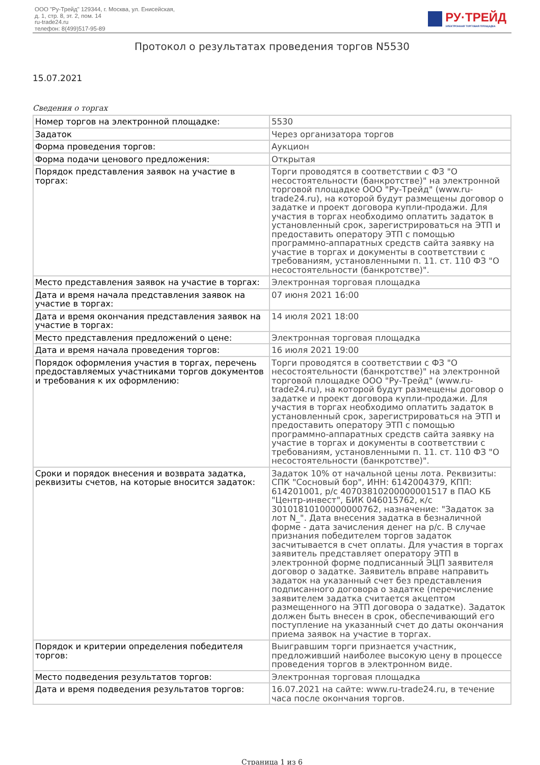ООО "Ру-Трейд" 129344, г. Москва, ул. Енисейская,
д. 1, стр. 8, эт. 2, пом. 14
ru-trade24.ru
телефон: 8(499)517-95-89
РУ·ТРЕЙД
ЭЛЕКТРОННАЯ ТОРГОВАЯ ПЛОЩАДКА
Протокол о результатах проведения торгов N5530
15.07.2021
Сведения о торгах
| Номер торгов на электронной площадке: | 5530 |
| Задаток | Через организатора торгов |
| Форма проведения торгов: | Аукцион |
| Форма подачи ценового предложения: | Открытая |
| Порядок представления заявок на участие в торгах: | Торги проводятся в соответствии с ФЗ "О несостоятельности (банкротстве)" на электронной торговой площадке ООО "Ру-Трейд" (www.ru-trade24.ru), на которой будут размещены договор о задатке и проект договора купли-продажи. Для участия в торгах необходимо оплатить задаток в установленный срок, зарегистрироваться на ЭТП и предоставить оператору ЭТП с помощью программно-аппаратных средств сайта заявку на участие в торгах и документы в соответствии с требованиям, установленными п. 11. ст. 110 ФЗ "О несостоятельности (банкротстве)". |
| Место представления заявок на участие в торгах: | Электронная торговая площадка |
| Дата и время начала представления заявок на участие в торгах: | 07 июня 2021 16:00 |
| Дата и время окончания представления заявок на участие в торгах: | 14 июля 2021 18:00 |
| Место представления предложений о цене: | Электронная торговая площадка |
| Дата и время начала проведения торгов: | 16 июля 2021 19:00 |
| Порядок оформления участия в торгах, перечень предоставляемых участниками торгов документов и требования к их оформлению: | Торги проводятся в соответствии с ФЗ "О несостоятельности (банкротстве)" на электронной торговой площадке ООО "Ру-Трейд" (www.ru-trade24.ru), на которой будут размещены договор о задатке и проект договора купли-продажи. Для участия в торгах необходимо оплатить задаток в установленный срок, зарегистрироваться на ЭТП и предоставить оператору ЭТП с помощью программно-аппаратных средств сайта заявку на участие в торгах и документы в соответствии с требованиям, установленными п. 11. ст. 110 ФЗ "О несостоятельности (банкротстве)". |
| Сроки и порядок внесения и возврата задатка, реквизиты счетов, на которые вносится задаток: | Задаток 10% от начальной цены лота. Реквизиты: СПК "Сосновый бор", ИНН: 6142004379, КПП: 614201001, р/с 40703810200000001517 в ПАО КБ "Центр-инвест", БИК 046015762, к/с 30101810100000000762, назначение: "Задаток за лот N_". Дата внесения задатка в безналичной форме - дата зачисления денег на р/с. В случае признания победителем торгов задаток засчитывается в счет оплаты. Для участия в торгах заявитель представляет оператору ЭТП в электронной форме подписанный ЭЦП заявителя договор о задатке. Заявитель вправе направить задаток на указанный счет без представления подписанного договора о задатке (перечисление заявителем задатка считается акцептом размещенного на ЭТП договора о задатке). Задаток должен быть внесен в срок, обеспечивающий его поступление на указанный счет до даты окончания приема заявок на участие в торгах. |
| Порядок и критерии определения победителя торгов: | Выигравшим торги признается участник, предложивший наиболее высокую цену в процессе проведения торгов в электронном виде. |
| Место подведения результатов торгов: | Электронная торговая площадка |
| Дата и время подведения результатов торгов: | 16.07.2021 на сайте: www.ru-trade24.ru, в течение часа после окончания торгов. |
Страница 1 из 6